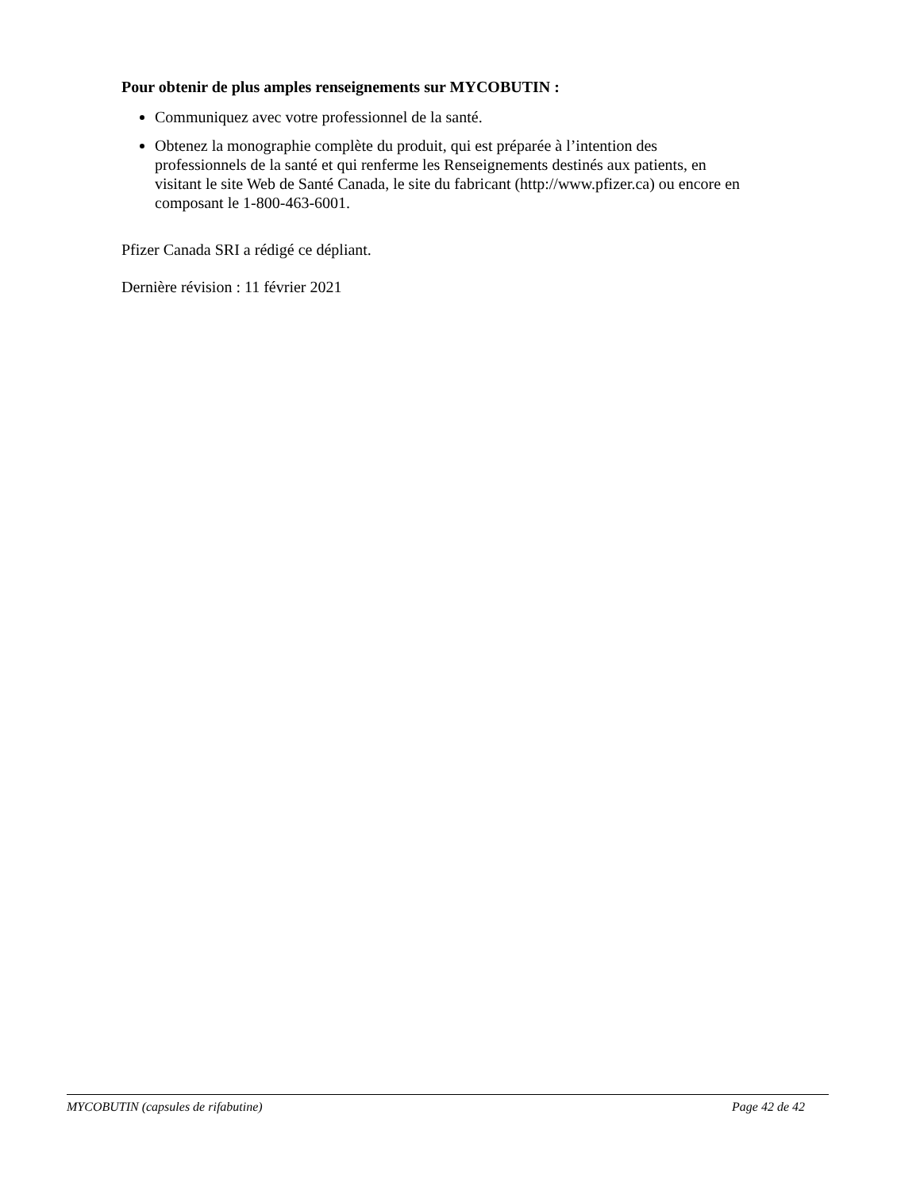Pour obtenir de plus amples renseignements sur MYCOBUTIN :
Communiquez avec votre professionnel de la santé.
Obtenez la monographie complète du produit, qui est préparée à l’intention des professionnels de la santé et qui renferme les Renseignements destinés aux patients, en visitant le site Web de Santé Canada, le site du fabricant (http://www.pfizer.ca) ou encore en composant le 1-800-463-6001.
Pfizer Canada SRI a rédigé ce dépliant.
Dernière révision : 11 février 2021
MYCOBUTIN (capsules de rifabutine) Page 42 de 42